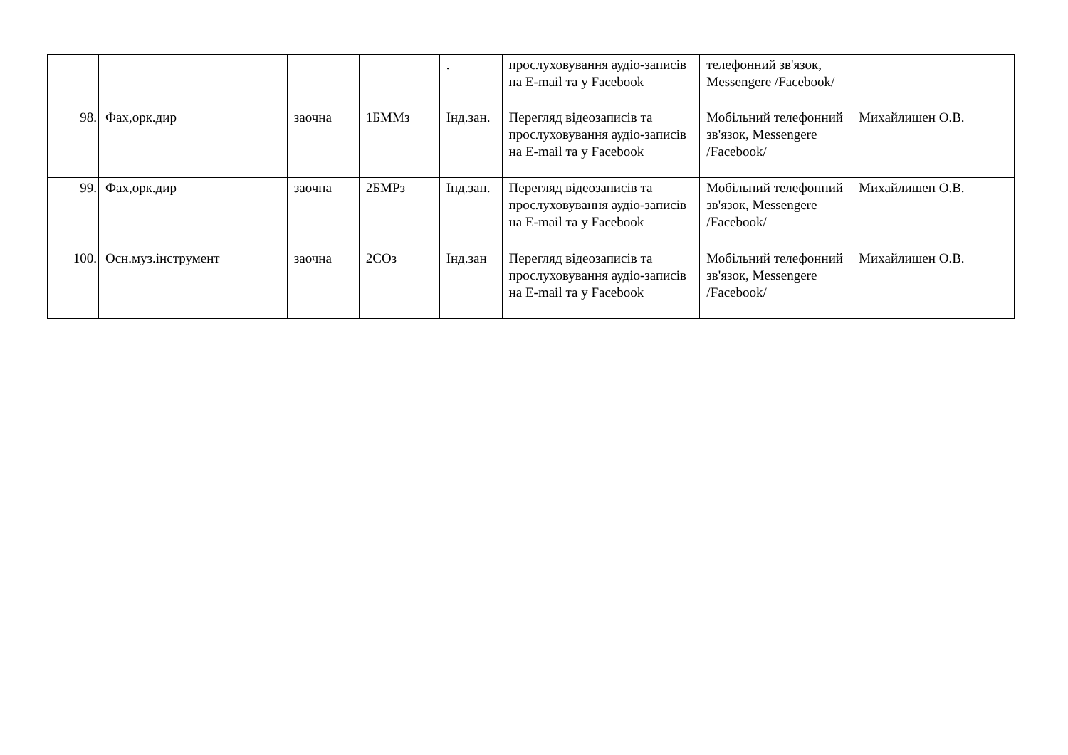| | | | | . | прослуховування аудіо-записів на E-mail та у Facebook | телефонний зв'язок, Messengere /Facebook/ | |
| 98. | Фах,орк.дир | заочна | 1БММз | Інд.зан. | Перегляд відеозаписів та прослуховування аудіо-записів на E-mail та у Facebook | Мобільний телефонний зв'язок, Messengere /Facebook/ | Михайлишен О.В. |
| 99. | Фах,орк.дир | заочна | 2БМРз | Інд.зан. | Перегляд відеозаписів та прослуховування аудіо-записів на E-mail та у Facebook | Мобільний телефонний зв'язок, Messengere /Facebook/ | Михайлишен О.В. |
| 100. | Осн.муз.інструмент | заочна | 2СОз | Інд.зан | Перегляд відеозаписів та прослуховування аудіо-записів на E-mail та у Facebook | Мобільний телефонний зв'язок, Messengere /Facebook/ | Михайлишен О.В. |